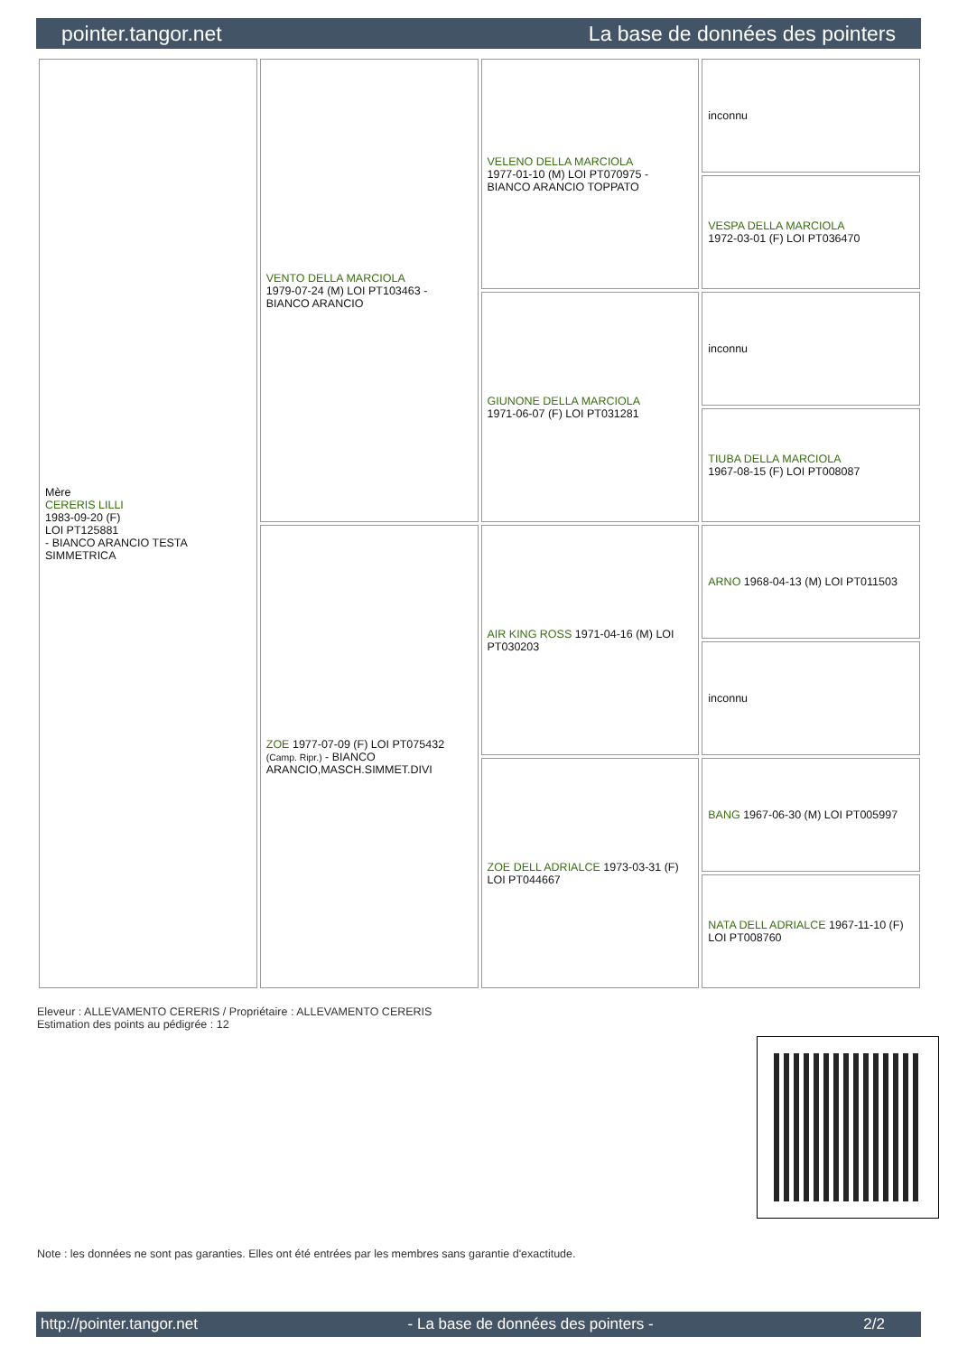pointer.tangor.net La base de données des pointers
| Mère CERERIS LILLI 1983-09-20 (F) LOI PT125881 - BIANCO ARANCIO TESTA SIMMETRICA | VENTO DELLA MARCIOLA 1979-07-24 (M) LOI PT103463 - BIANCO ARANCIO | VELENO DELLA MARCIOLA 1977-01-10 (M) LOI PT070975 - BIANCO ARANCIO TOPPATO | inconnu |
| | | | VESPA DELLA MARCIOLA 1972-03-01 (F) LOI PT036470 |
| | | GIUNONE DELLA MARCIOLA 1971-06-07 (F) LOI PT031281 | inconnu |
| | | | TIUBA DELLA MARCIOLA 1967-08-15 (F) LOI PT008087 |
| | ZOE 1977-07-09 (F) LOI PT075432 (Camp. Ripr.) - BIANCO ARANCIO,MASCH.SIMMET.DIVI | AIR KING ROSS 1971-04-16 (M) LOI PT030203 | ARNO 1968-04-13 (M) LOI PT011503 |
| | | | inconnu |
| | | ZOE DELL ADRIALCE 1973-03-31 (F) LOI PT044667 | BANG 1967-06-30 (M) LOI PT005997 |
| | | | NATA DELL ADRIALCE 1967-11-10 (F) LOI PT008760 |
Eleveur : ALLEVAMENTO CERERIS / Propriétaire : ALLEVAMENTO CERERIS
Estimation des points au pédigrée : 12
Note : les données ne sont pas garanties. Elles ont été entrées par les membres sans garantie d'exactitude.
http://pointer.tangor.net - La base de données des pointers - 2/2